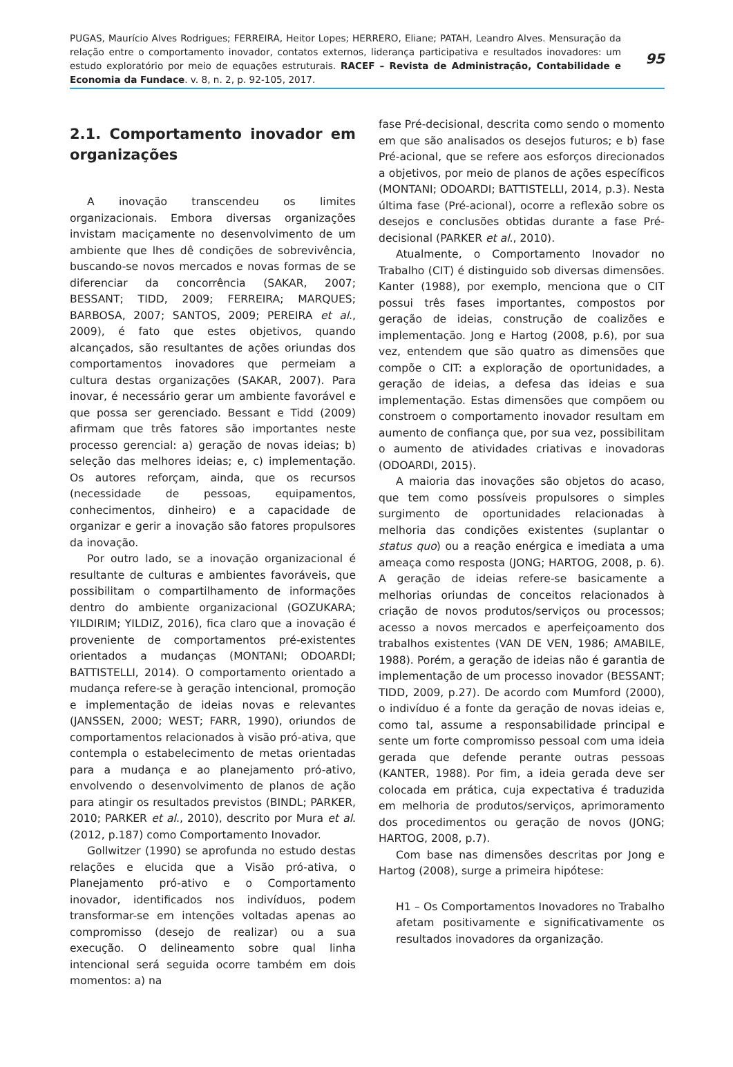PUGAS, Maurício Alves Rodrigues; FERREIRA, Heitor Lopes; HERRERO, Eliane; PATAH, Leandro Alves. Mensuração da relação entre o comportamento inovador, contatos externos, liderança participativa e resultados inovadores: um estudo exploratório por meio de equações estruturais. RACEF – Revista de Administração, Contabilidade e Economia da Fundace. v. 8, n. 2, p. 92-105, 2017.
95
2.1. Comportamento inovador em organizações
A inovação transcendeu os limites organizacionais. Embora diversas organizações invistam maciçamente no desenvolvimento de um ambiente que lhes dê condições de sobrevivência, buscando-se novos mercados e novas formas de se diferenciar da concorrência (SAKAR, 2007; BESSANT; TIDD, 2009; FERREIRA; MARQUES; BARBOSA, 2007; SANTOS, 2009; PEREIRA et al., 2009), é fato que estes objetivos, quando alcançados, são resultantes de ações oriundas dos comportamentos inovadores que permeiam a cultura destas organizações (SAKAR, 2007). Para inovar, é necessário gerar um ambiente favorável e que possa ser gerenciado. Bessant e Tidd (2009) afirmam que três fatores são importantes neste processo gerencial: a) geração de novas ideias; b) seleção das melhores ideias; e, c) implementação. Os autores reforçam, ainda, que os recursos (necessidade de pessoas, equipamentos, conhecimentos, dinheiro) e a capacidade de organizar e gerir a inovação são fatores propulsores da inovação.
Por outro lado, se a inovação organizacional é resultante de culturas e ambientes favoráveis, que possibilitam o compartilhamento de informações dentro do ambiente organizacional (GOZUKARA; YILDIRIM; YILDIZ, 2016), fica claro que a inovação é proveniente de comportamentos pré-existentes orientados a mudanças (MONTANI; ODOARDI; BATTISTELLI, 2014). O comportamento orientado a mudança refere-se à geração intencional, promoção e implementação de ideias novas e relevantes (JANSSEN, 2000; WEST; FARR, 1990), oriundos de comportamentos relacionados à visão pró-ativa, que contempla o estabelecimento de metas orientadas para a mudança e ao planejamento pró-ativo, envolvendo o desenvolvimento de planos de ação para atingir os resultados previstos (BINDL; PARKER, 2010; PARKER et al., 2010), descrito por Mura et al. (2012, p.187) como Comportamento Inovador.
Gollwitzer (1990) se aprofunda no estudo destas relações e elucida que a Visão pró-ativa, o Planejamento pró-ativo e o Comportamento inovador, identificados nos indivíduos, podem transformar-se em intenções voltadas apenas ao compromisso (desejo de realizar) ou a sua execução. O delineamento sobre qual linha intencional será seguida ocorre também em dois momentos: a) na
fase Pré-decisional, descrita como sendo o momento em que são analisados os desejos futuros; e b) fase Pré-acional, que se refere aos esforços direcionados a objetivos, por meio de planos de ações específicos (MONTANI; ODOARDI; BATTISTELLI, 2014, p.3). Nesta última fase (Pré-acional), ocorre a reflexão sobre os desejos e conclusões obtidas durante a fase Pré-decisional (PARKER et al., 2010).
Atualmente, o Comportamento Inovador no Trabalho (CIT) é distinguido sob diversas dimensões. Kanter (1988), por exemplo, menciona que o CIT possui três fases importantes, compostos por geração de ideias, construção de coalizões e implementação. Jong e Hartog (2008, p.6), por sua vez, entendem que são quatro as dimensões que compõe o CIT: a exploração de oportunidades, a geração de ideias, a defesa das ideias e sua implementação. Estas dimensões que compõem ou constroem o comportamento inovador resultam em aumento de confiança que, por sua vez, possibilitam o aumento de atividades criativas e inovadoras (ODOARDI, 2015).
A maioria das inovações são objetos do acaso, que tem como possíveis propulsores o simples surgimento de oportunidades relacionadas à melhoria das condições existentes (suplantar o status quo) ou a reação enérgica e imediata a uma ameaça como resposta (JONG; HARTOG, 2008, p. 6). A geração de ideias refere-se basicamente a melhorias oriundas de conceitos relacionados à criação de novos produtos/serviços ou processos; acesso a novos mercados e aperfeiçoamento dos trabalhos existentes (VAN DE VEN, 1986; AMABILE, 1988). Porém, a geração de ideias não é garantia de implementação de um processo inovador (BESSANT; TIDD, 2009, p.27). De acordo com Mumford (2000), o indivíduo é a fonte da geração de novas ideias e, como tal, assume a responsabilidade principal e sente um forte compromisso pessoal com uma ideia gerada que defende perante outras pessoas (KANTER, 1988). Por fim, a ideia gerada deve ser colocada em prática, cuja expectativa é traduzida em melhoria de produtos/serviços, aprimoramento dos procedimentos ou geração de novos (JONG; HARTOG, 2008, p.7).
Com base nas dimensões descritas por Jong e Hartog (2008), surge a primeira hipótese:
H1 – Os Comportamentos Inovadores no Trabalho afetam positivamente e significativamente os resultados inovadores da organização.